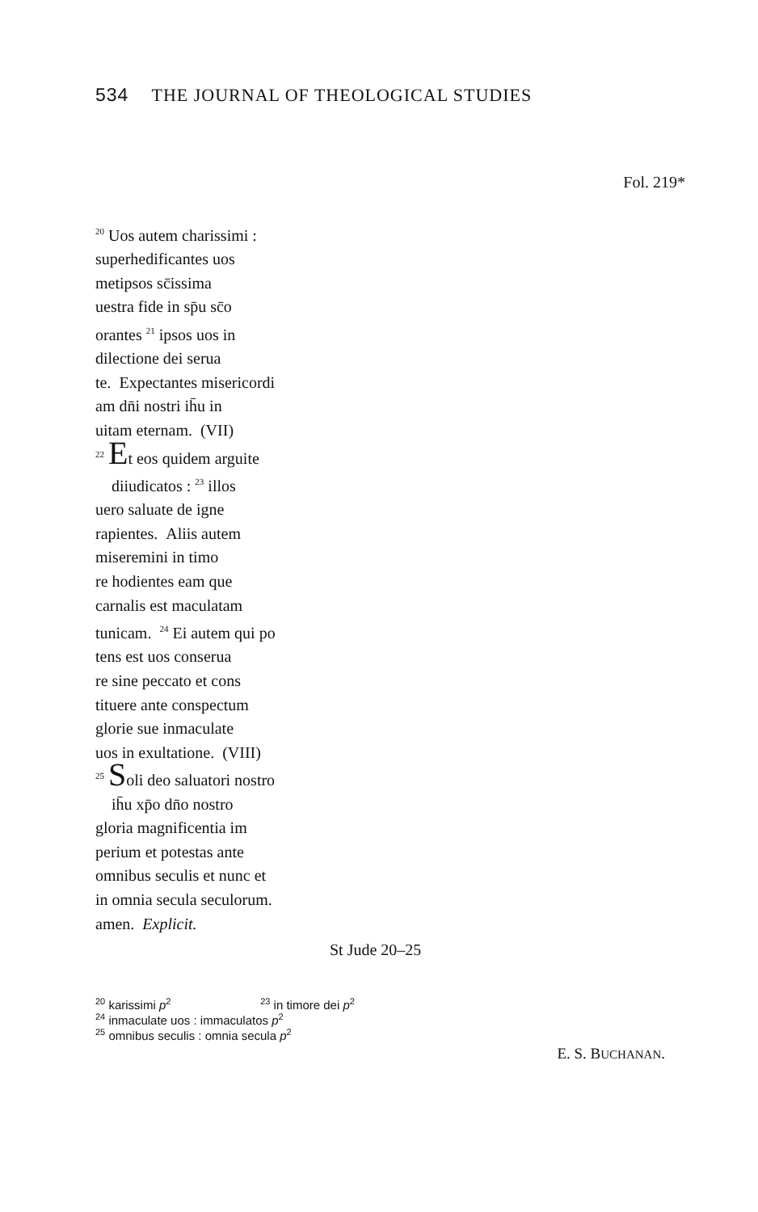534 THE JOURNAL OF THEOLOGICAL STUDIES
Fol. 219*
<sup>20</sup> Uos autem charissimi :
superhedificantes uos
metipsos sc̄issima
uestra fide in sp̄u sc̄o
orantes <sup>21</sup> ipsos uos in
dilectione dei serua
te. Expectantes misericordi
am dn̄i nostri ih̄u in
uitam eternam. (VII)
<sup>22</sup> Et eos quidem arguite
diiudicatos : <sup>23</sup> illos
uero saluate de igne
rapientes. Aliis autem
miseremini in timo
re hodientes eam que
carnalis est maculatam
tunicam. <sup>24</sup> Ei autem qui po
tens est uos conserua
re sine peccato et cons
tituere ante conspectum
glorie sue inmaculate
uos in exultatione. (VIII)
<sup>25</sup> Soli deo saluatori nostro
ih̄u xp̄o dn̄o nostro
gloria magnificentia im
perium et potestas ante
omnibus seculis et nunc et
in omnia secula seculorum.
amen. Explicit.
St Jude 20–25
<sup>20</sup> karissimi p<sup>2</sup> <sup>23</sup> in timore dei p<sup>2</sup> <sup>24</sup> inmaculate uos : immaculatos p<sup>2</sup>
<sup>25</sup> omnibus seculis : omnia secula p<sup>2</sup>
E. S. BUCHANAN.